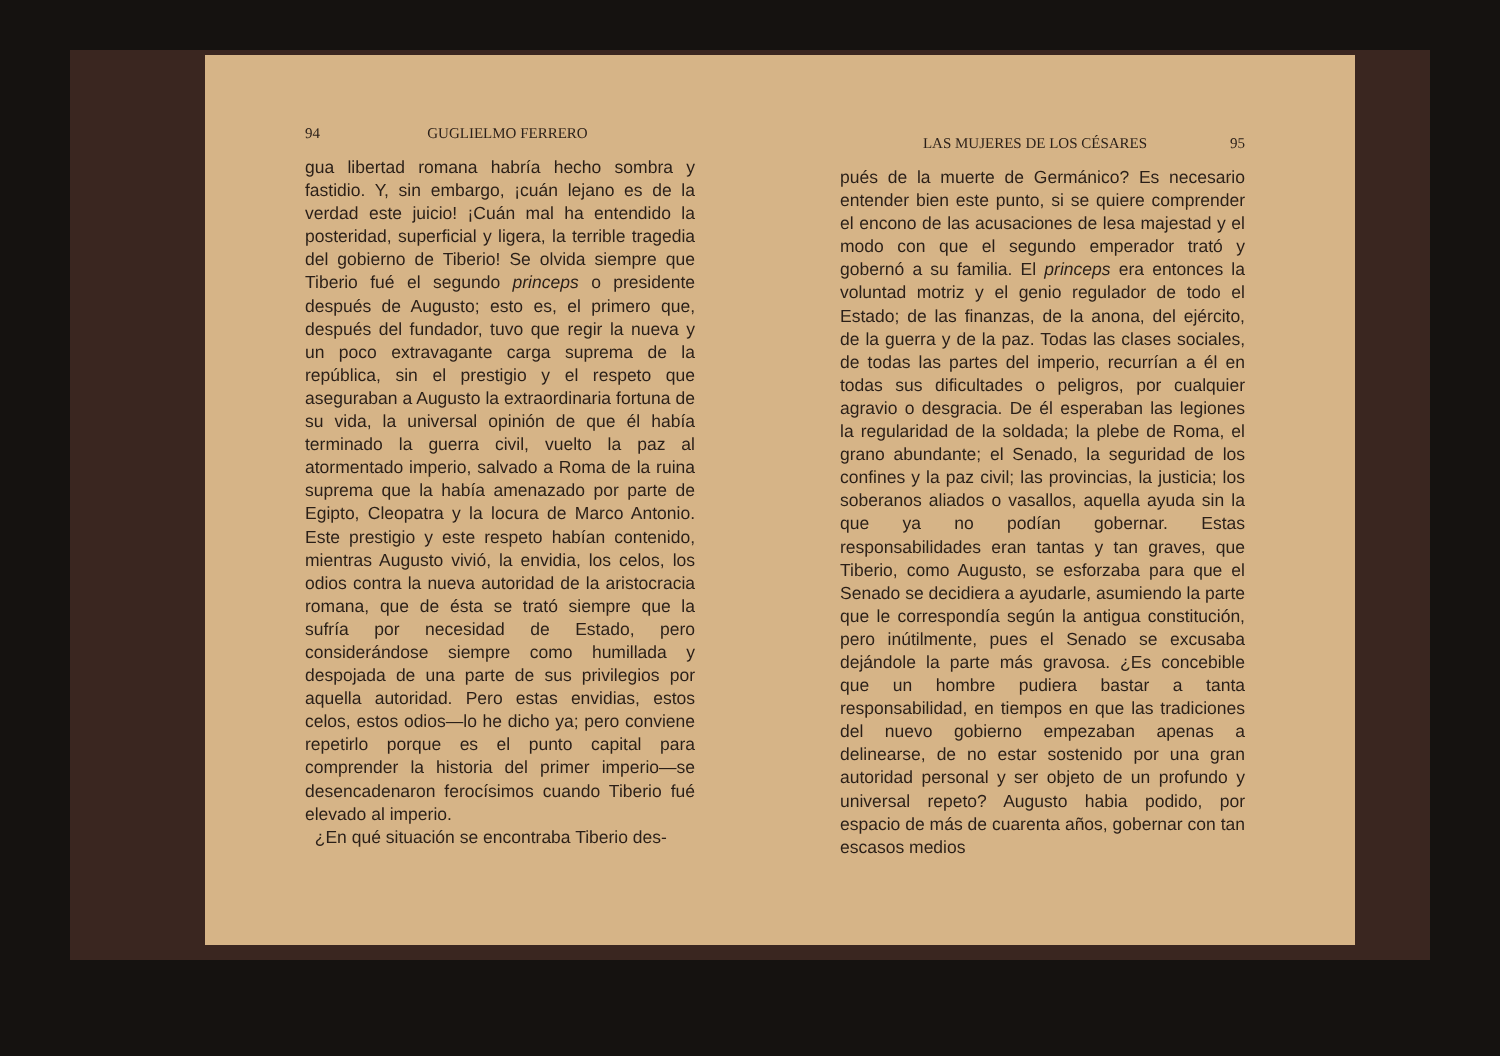94 GUGLIELMO FERRERO
gua libertad romana habría hecho sombra y fastidio. Y, sin embargo, ¡cuán lejano es de la verdad este juicio! ¡Cuán mal ha entendido la posteridad, superficial y ligera, la terrible tragedia del gobierno de Tiberio! Se olvida siempre que Tiberio fué el segundo princeps o presidente después de Augusto; esto es, el primero que, después del fundador, tuvo que regir la nueva y un poco extravagante carga suprema de la república, sin el prestigio y el respeto que aseguraban a Augusto la extraordinaria fortuna de su vida, la universal opinión de que él había terminado la guerra civil, vuelto la paz al atormentado imperio, salvado a Roma de la ruina suprema que la había amenazado por parte de Egipto, Cleopatra y la locura de Marco Antonio. Este prestigio y este respeto habían contenido, mientras Augusto vivió, la envidia, los celos, los odios contra la nueva autoridad de la aristocracia romana, que de ésta se trató siempre que la sufría por necesidad de Estado, pero considerándose siempre como humillada y despojada de una parte de sus privilegios por aquella autoridad. Pero estas envidias, estos celos, estos odios—lo he dicho ya; pero conviene repetirlo porque es el punto capital para comprender la historia del primer imperio—se desencadenaron ferocísimos cuando Tiberio fué elevado al imperio.
¿En qué situación se encontraba Tiberio des-
LAS MUJERES DE LOS CÉSARES 95
pués de la muerte de Germánico? Es necesario entender bien este punto, si se quiere comprender el encono de las acusaciones de lesa majestad y el modo con que el segundo emperador trató y gobernó a su familia. El princeps era entonces la voluntad motriz y el genio regulador de todo el Estado; de las finanzas, de la anona, del ejército, de la guerra y de la paz. Todas las clases sociales, de todas las partes del imperio, recurrían a él en todas sus dificultades o peligros, por cualquier agravio o desgracia. De él esperaban las legiones la regularidad de la soldada; la plebe de Roma, el grano abundante; el Senado, la seguridad de los confines y la paz civil; las provincias, la justicia; los soberanos aliados o vasallos, aquella ayuda sin la que ya no podían gobernar. Estas responsabilidades eran tantas y tan graves, que Tiberio, como Augusto, se esforzaba para que el Senado se decidiera a ayudarle, asumiendo la parte que le correspondía según la antigua constitución, pero inútilmente, pues el Senado se excusaba dejándole la parte más gravosa. ¿Es concebible que un hombre pudiera bastar a tanta responsabilidad, en tiempos en que las tradiciones del nuevo gobierno empezaban apenas a delinearse, de no estar sostenido por una gran autoridad personal y ser objeto de un profundo y universal repeto? Augusto habia podido, por espacio de más de cuarenta años, gobernar con tan escasos medios